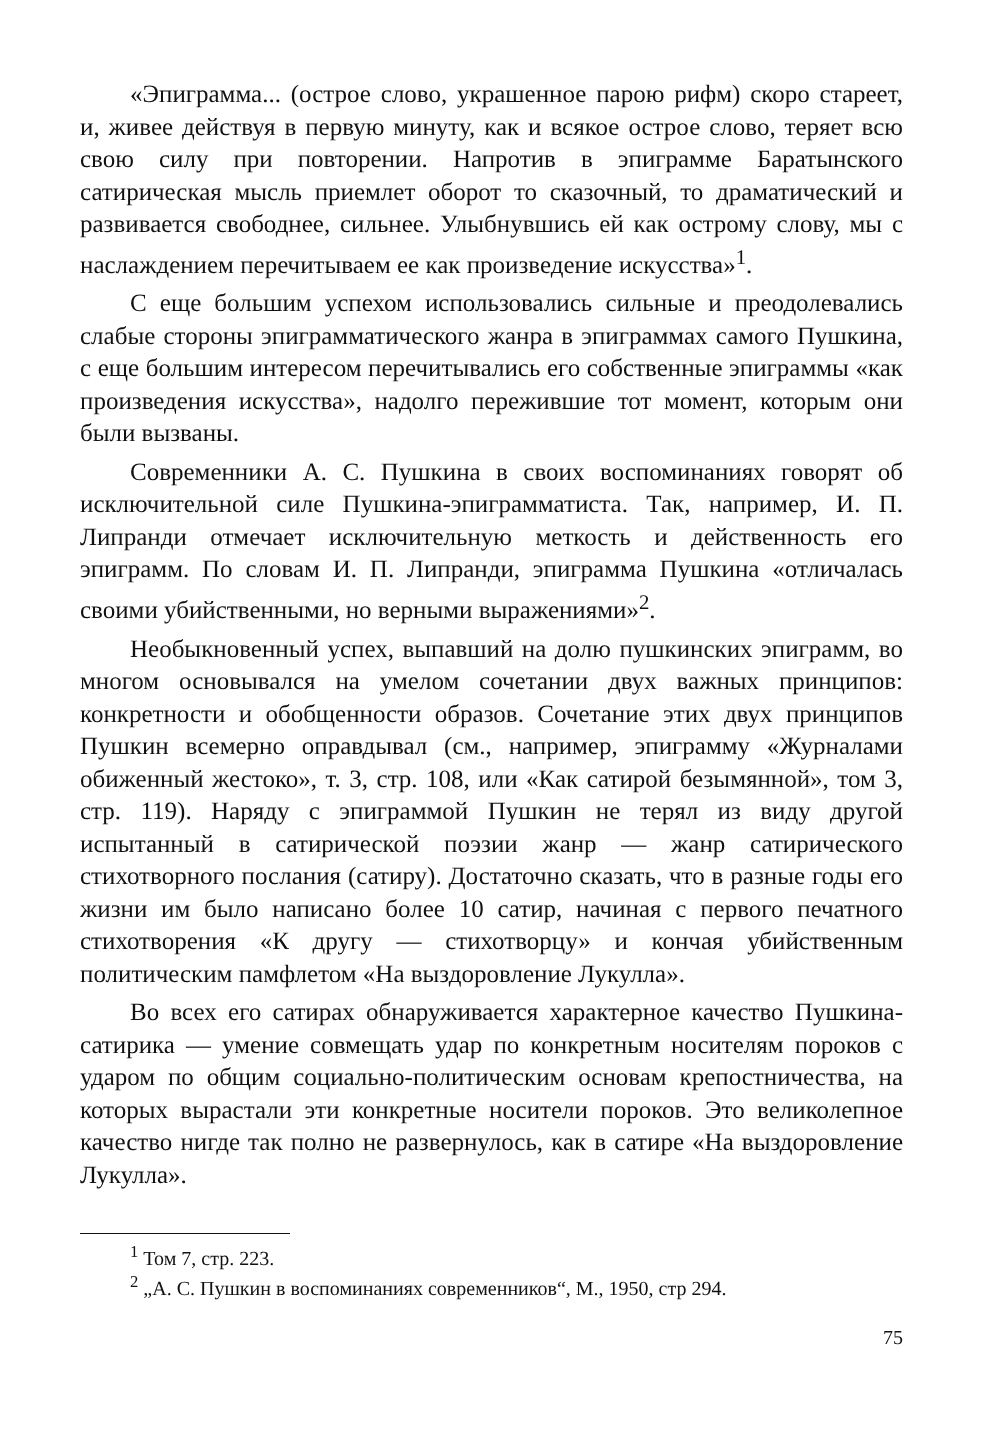«Эпиграмма... (острое слово, украшенное парою рифм) скоро стареет, и, живее действуя в первую минуту, как и всякое острое слово, теряет всю свою силу при повторении. Напротив в эпиграмме Баратынского сатирическая мысль приемлет оборот то сказочный, то драматический и развивается свободнее, сильнее. Улыбнувшись ей как острому слову, мы с наслаждением перечитываем ее как произведение искусства»<sup>1</sup>.
С еще большим успехом использовались сильные и преодолевались слабые стороны эпиграмматического жанра в эпиграммах самого Пушкина, с еще большим интересом перечитывались его собственные эпиграммы «как произведения искусства», надолго пережившие тот момент, которым они были вызваны.
Современники А. С. Пушкина в своих воспоминаниях говорят об исключительной силе Пушкина-эпиграмматиста. Так, например, И. П. Липранди отмечает исключительную меткость и действенность его эпиграмм. По словам И. П. Липранди, эпиграмма Пушкина «отличалась своими убийственными, но верными выражениями»<sup>2</sup>.
Необыкновенный успех, выпавший на долю пушкинских эпиграмм, во многом основывался на умелом сочетании двух важных принципов: конкретности и обобщенности образов. Сочетание этих двух принципов Пушкин всемерно оправдывал (см., например, эпиграмму «Журналами обиженный жестоко», т. 3, стр. 108, или «Как сатирой безымянной», том 3, стр. 119). Наряду с эпиграммой Пушкин не терял из виду другой испытанный в сатирической поэзии жанр — жанр сатирического стихотворного послания (сатиру). Достаточно сказать, что в разные годы его жизни им было написано более 10 сатир, начиная с первого печатного стихотворения «К другу — стихотворцу» и кончая убийственным политическим памфлетом «На выздоровление Лукулла».
Во всех его сатирах обнаруживается характерное качество Пушкина-сатирика — умение совмещать удар по конкретным носителям пороков с ударом по общим социально-политическим основам крепостничества, на которых вырастали эти конкретные носители пороков. Это великолепное качество нигде так полно не развернулось, как в сатире «На выздоровление Лукулла».
<sup>1</sup> Том 7, стр. 223.
<sup>2</sup> „А. С. Пушкин в воспоминаниях современников“, М., 1950, стр 294.
75